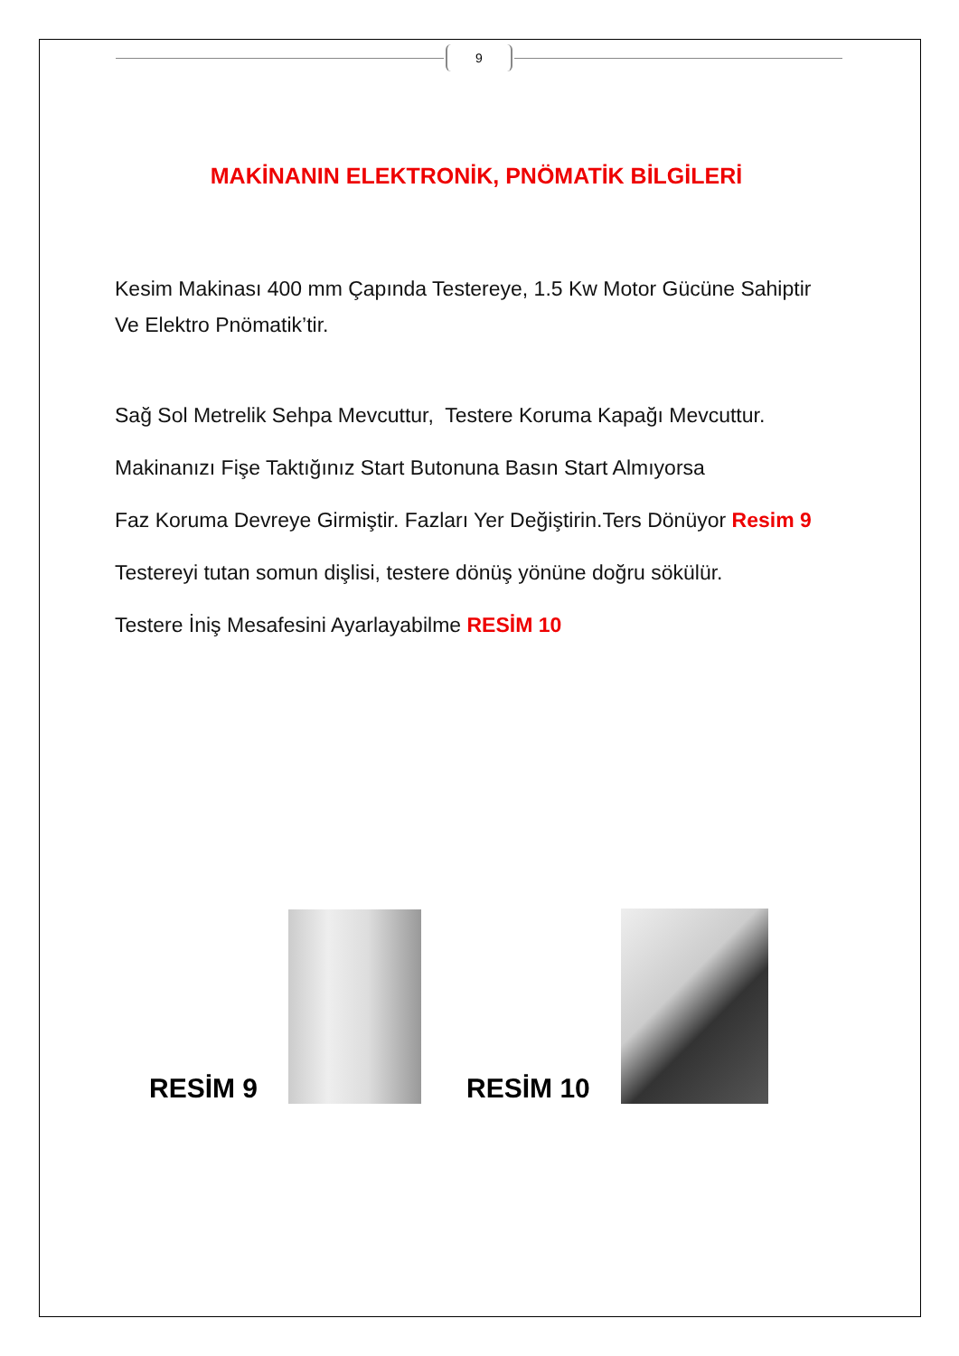9
MAKİNANIN ELEKTRONİK, PNÖMATİK BİLGİLERİ
Kesim Makinası 400 mm Çapında Testereye, 1.5 Kw Motor Gücüne Sahiptir Ve Elektro Pnömatik’tir.
Sağ Sol Metrelik Sehpa Mevcuttur, Testere Koruma Kapağı Mevcuttur.
Makinanızı Fişe Taktığınız Start Butonuna Basın Start Almıyorsa
Faz Koruma Devreye Girmiştir. Fazları Yer Değiştirin.Ters Dönüyor Resim 9
Testereyi tutan somun dişlisi, testere dönüş yönüne doğru sökülür.
Testere İniş Mesafesini Ayarlayabilme RESİM 10
RESİM 9
RESİM 10